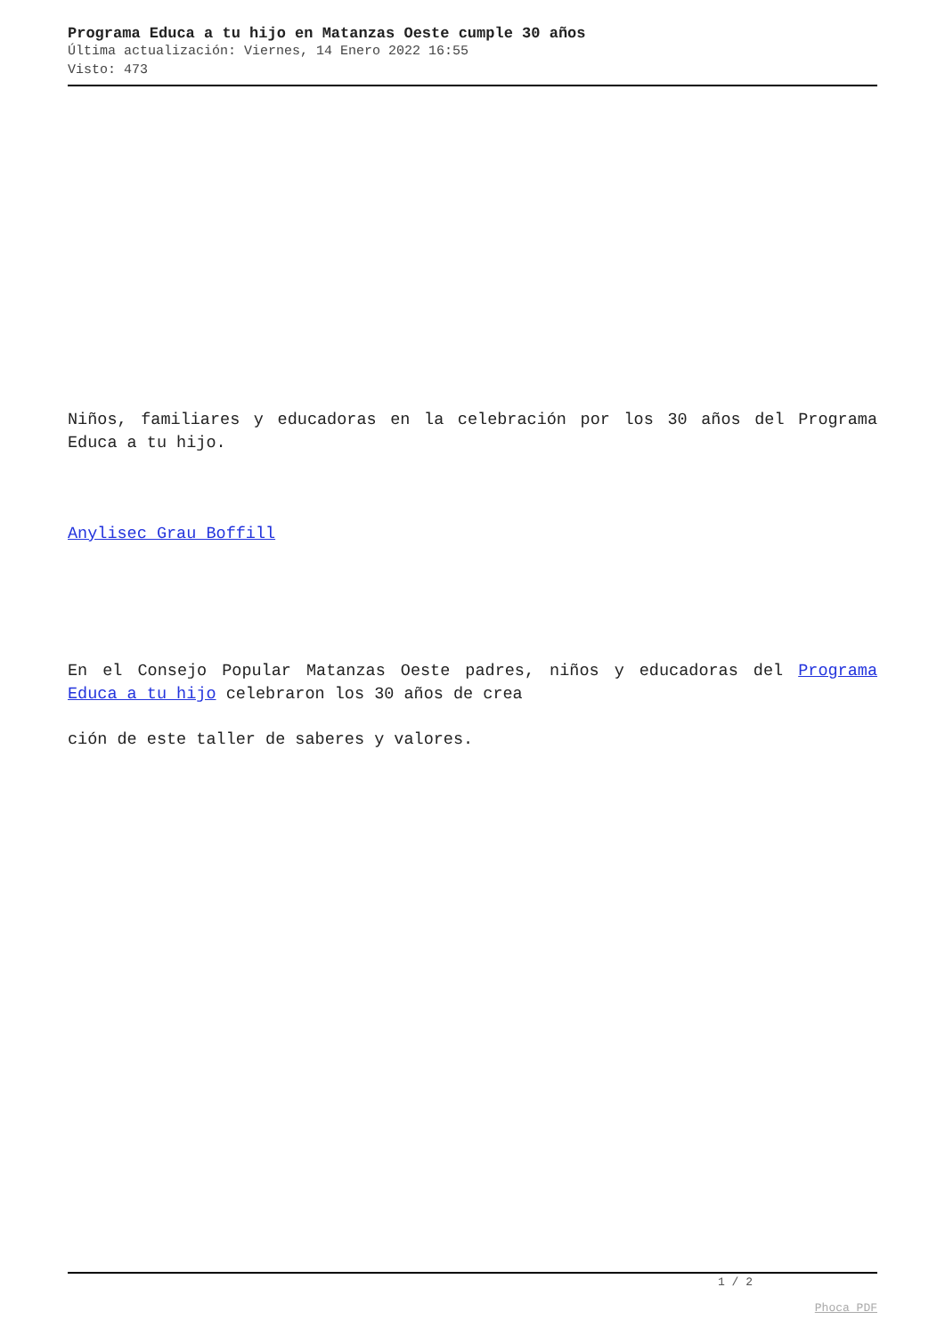Programa Educa a tu hijo en Matanzas Oeste cumple 30 años
Última actualización: Viernes, 14 Enero 2022 16:55
Visto: 473
Niños, familiares y educadoras en la celebración por los 30 años del Programa Educa a tu hijo.
Anylisec Grau Boffill
En el Consejo Popular Matanzas Oeste padres, niños y educadoras del Programa Educa a tu hijo celebraron los 30 años de crea
ción de este taller de saberes y valores.
1 / 2
Phoca PDF